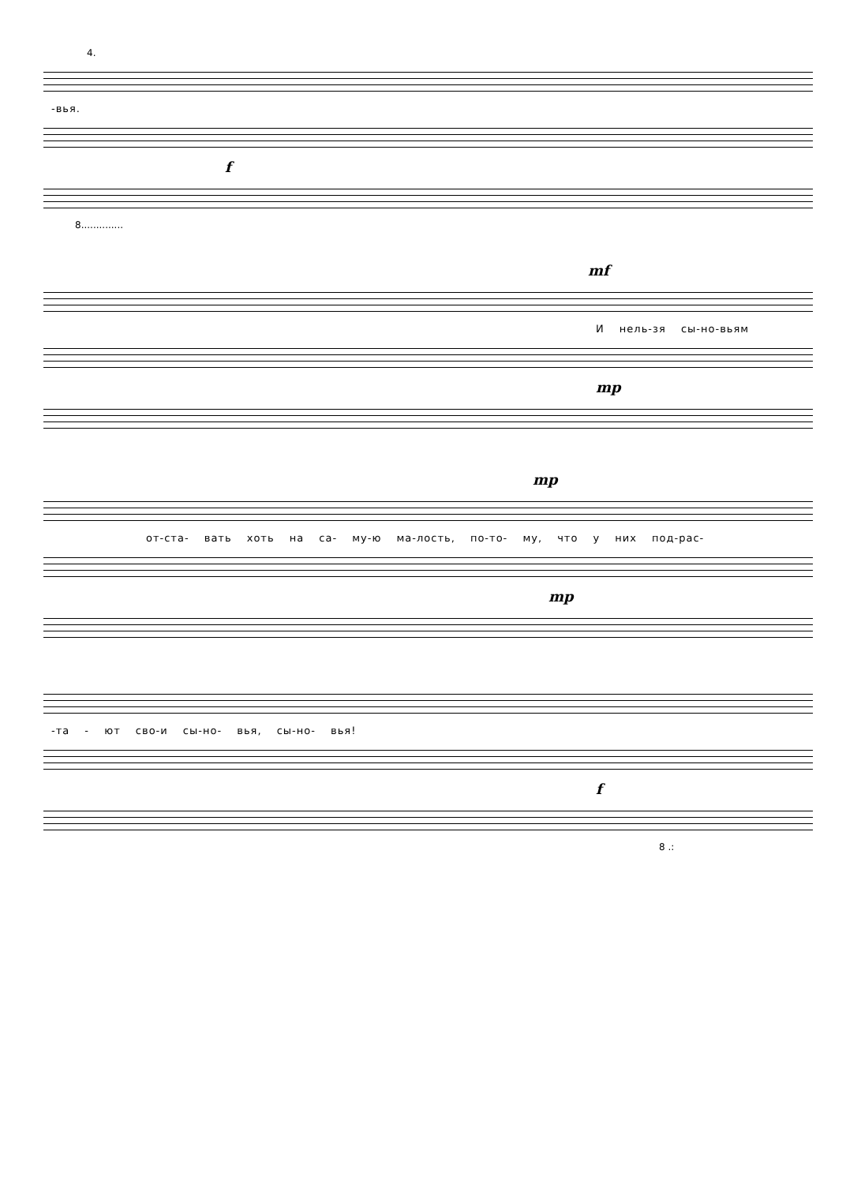4.
-вья.
f
8..............
mf
И нель-зя сы-но-вьям
mp
mp
от-ста- вать хоть на са- му-ю ма-лость, по-то- му, что у них под-рас-
mp
-та - ют сво-и сы-но- вья, сы-но- вья!
f
8 .: